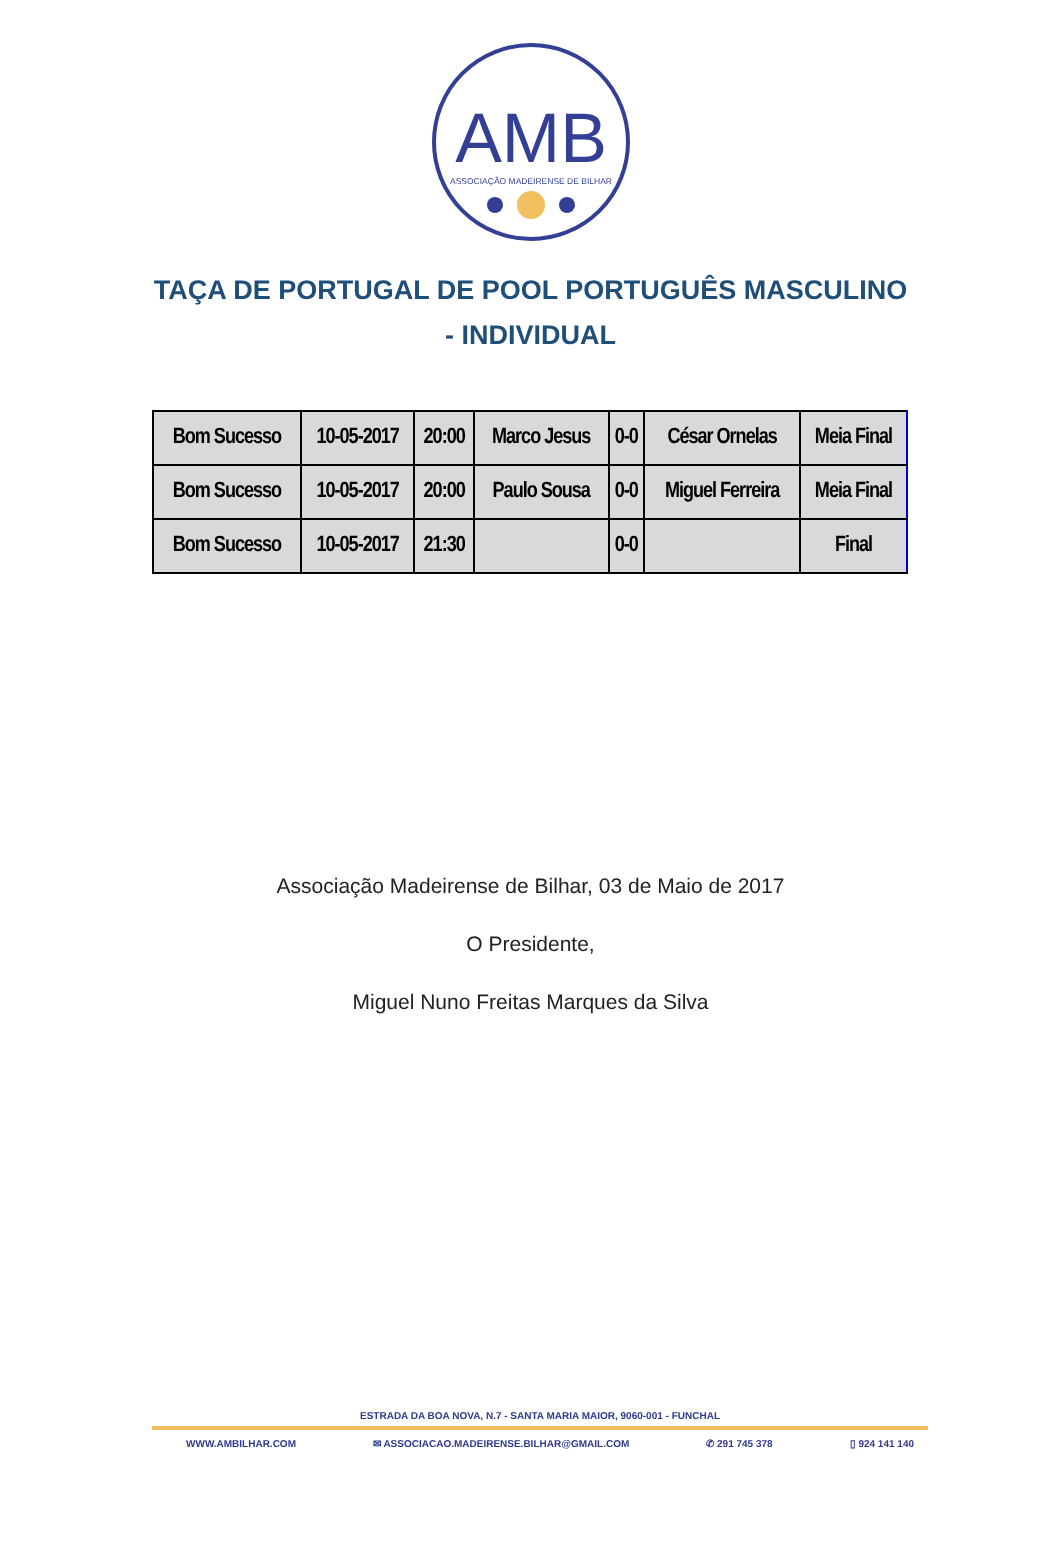AMB
ASSOCIAÇÃO MADEIRENSE DE BILHAR
TAÇA DE PORTUGAL DE POOL PORTUGUÊS MASCULINO - INDIVIDUAL
| Bom Sucesso | 10-05-2017 | 20:00 | Marco Jesus | 0-0 | César Ornelas | Meia Final |
| Bom Sucesso | 10-05-2017 | 20:00 | Paulo Sousa | 0-0 | Miguel Ferreira | Meia Final |
| Bom Sucesso | 10-05-2017 | 21:30 | | 0-0 | | Final |
Associação Madeirense de Bilhar, 03 de Maio de 2017
O Presidente,
Miguel Nuno Freitas Marques da Silva
ESTRADA DA BOA NOVA, N.7 - SANTA MARIA MAIOR, 9060-001 - FUNCHAL
WWW.AMBILHAR.COM ✉ ASSOCIACAO.MADEIRENSE.BILHAR@GMAIL.COM ✆ 291 745 378 ▯ 924 141 140